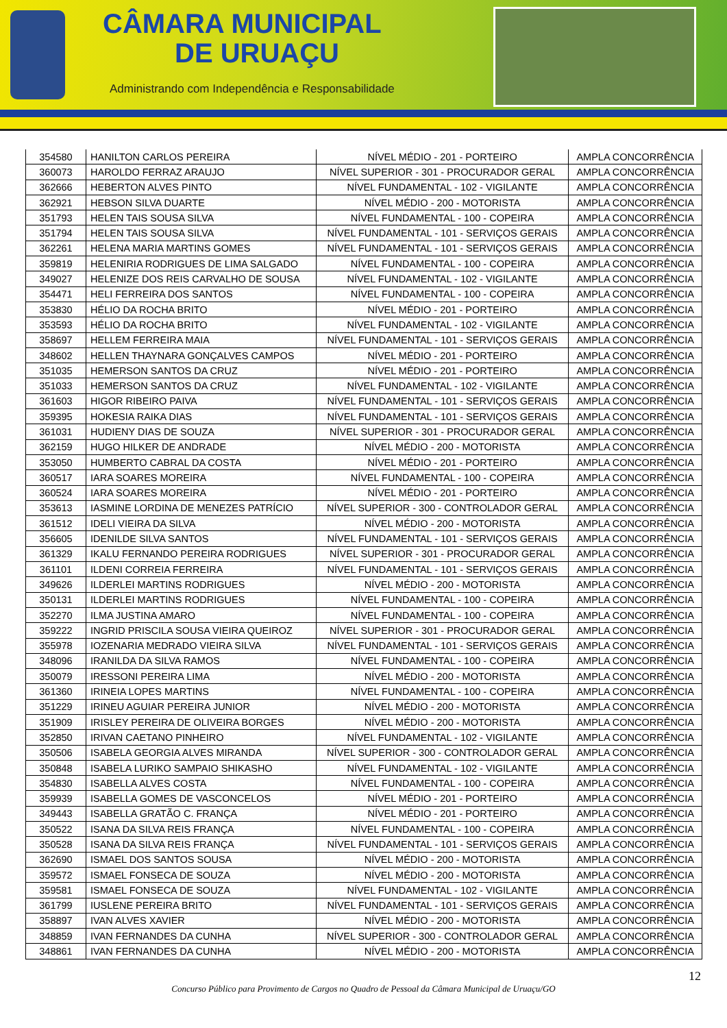CÂMARA MUNICIPAL
DE URUAÇU
Administrando com Independência e Responsabilidade
| 354580 | HANILTON CARLOS PEREIRA | NÍVEL MÉDIO - 201 - PORTEIRO | AMPLA CONCORRÊNCIA |
| 360073 | HAROLDO FERRAZ ARAUJO | NÍVEL SUPERIOR - 301 - PROCURADOR GERAL | AMPLA CONCORRÊNCIA |
| 362666 | HEBERTON ALVES PINTO | NÍVEL FUNDAMENTAL - 102 - VIGILANTE | AMPLA CONCORRÊNCIA |
| 362921 | HEBSON SILVA DUARTE | NÍVEL MÉDIO - 200 - MOTORISTA | AMPLA CONCORRÊNCIA |
| 351793 | HELEN TAIS SOUSA SILVA | NÍVEL FUNDAMENTAL - 100 - COPEIRA | AMPLA CONCORRÊNCIA |
| 351794 | HELEN TAIS SOUSA SILVA | NÍVEL FUNDAMENTAL - 101 - SERVIÇOS GERAIS | AMPLA CONCORRÊNCIA |
| 362261 | HELENA MARIA MARTINS GOMES | NÍVEL FUNDAMENTAL - 101 - SERVIÇOS GERAIS | AMPLA CONCORRÊNCIA |
| 359819 | HELENIRIA RODRIGUES DE LIMA SALGADO | NÍVEL FUNDAMENTAL - 100 - COPEIRA | AMPLA CONCORRÊNCIA |
| 349027 | HELENIZE DOS REIS CARVALHO DE SOUSA | NÍVEL FUNDAMENTAL - 102 - VIGILANTE | AMPLA CONCORRÊNCIA |
| 354471 | HELI FERREIRA DOS SANTOS | NÍVEL FUNDAMENTAL - 100 - COPEIRA | AMPLA CONCORRÊNCIA |
| 353830 | HÉLIO DA ROCHA BRITO | NÍVEL MÉDIO - 201 - PORTEIRO | AMPLA CONCORRÊNCIA |
| 353593 | HÉLIO DA ROCHA BRITO | NÍVEL FUNDAMENTAL - 102 - VIGILANTE | AMPLA CONCORRÊNCIA |
| 358697 | HELLEM FERREIRA MAIA | NÍVEL FUNDAMENTAL - 101 - SERVIÇOS GERAIS | AMPLA CONCORRÊNCIA |
| 348602 | HELLEN THAYNARA GONÇALVES CAMPOS | NÍVEL MÉDIO - 201 - PORTEIRO | AMPLA CONCORRÊNCIA |
| 351035 | HEMERSON SANTOS DA CRUZ | NÍVEL MÉDIO - 201 - PORTEIRO | AMPLA CONCORRÊNCIA |
| 351033 | HEMERSON SANTOS DA CRUZ | NÍVEL FUNDAMENTAL - 102 - VIGILANTE | AMPLA CONCORRÊNCIA |
| 361603 | HIGOR RIBEIRO PAIVA | NÍVEL FUNDAMENTAL - 101 - SERVIÇOS GERAIS | AMPLA CONCORRÊNCIA |
| 359395 | HOKESIA RAIKA DIAS | NÍVEL FUNDAMENTAL - 101 - SERVIÇOS GERAIS | AMPLA CONCORRÊNCIA |
| 361031 | HUDIENY DIAS DE SOUZA | NÍVEL SUPERIOR - 301 - PROCURADOR GERAL | AMPLA CONCORRÊNCIA |
| 362159 | HUGO HILKER DE ANDRADE | NÍVEL MÉDIO - 200 - MOTORISTA | AMPLA CONCORRÊNCIA |
| 353050 | HUMBERTO CABRAL DA COSTA | NÍVEL MÉDIO - 201 - PORTEIRO | AMPLA CONCORRÊNCIA |
| 360517 | IARA SOARES MOREIRA | NÍVEL FUNDAMENTAL - 100 - COPEIRA | AMPLA CONCORRÊNCIA |
| 360524 | IARA SOARES MOREIRA | NÍVEL MÉDIO - 201 - PORTEIRO | AMPLA CONCORRÊNCIA |
| 353613 | IASMINE LORDINA DE MENEZES PATRÍCIO | NÍVEL SUPERIOR - 300 - CONTROLADOR GERAL | AMPLA CONCORRÊNCIA |
| 361512 | IDELI VIEIRA DA SILVA | NÍVEL MÉDIO - 200 - MOTORISTA | AMPLA CONCORRÊNCIA |
| 356605 | IDENILDE SILVA SANTOS | NÍVEL FUNDAMENTAL - 101 - SERVIÇOS GERAIS | AMPLA CONCORRÊNCIA |
| 361329 | IKALU FERNANDO PEREIRA RODRIGUES | NÍVEL SUPERIOR - 301 - PROCURADOR GERAL | AMPLA CONCORRÊNCIA |
| 361101 | ILDENI CORREIA FERREIRA | NÍVEL FUNDAMENTAL - 101 - SERVIÇOS GERAIS | AMPLA CONCORRÊNCIA |
| 349626 | ILDERLEI MARTINS RODRIGUES | NÍVEL MÉDIO - 200 - MOTORISTA | AMPLA CONCORRÊNCIA |
| 350131 | ILDERLEI MARTINS RODRIGUES | NÍVEL FUNDAMENTAL - 100 - COPEIRA | AMPLA CONCORRÊNCIA |
| 352270 | ILMA JUSTINA AMARO | NÍVEL FUNDAMENTAL - 100 - COPEIRA | AMPLA CONCORRÊNCIA |
| 359222 | INGRID PRISCILA SOUSA VIEIRA QUEIROZ | NÍVEL SUPERIOR - 301 - PROCURADOR GERAL | AMPLA CONCORRÊNCIA |
| 355978 | IOZENARIA MEDRADO VIEIRA SILVA | NÍVEL FUNDAMENTAL - 101 - SERVIÇOS GERAIS | AMPLA CONCORRÊNCIA |
| 348096 | IRANILDA DA SILVA RAMOS | NÍVEL FUNDAMENTAL - 100 - COPEIRA | AMPLA CONCORRÊNCIA |
| 350079 | IRESSONI PEREIRA LIMA | NÍVEL MÉDIO - 200 - MOTORISTA | AMPLA CONCORRÊNCIA |
| 361360 | IRINEIA LOPES MARTINS | NÍVEL FUNDAMENTAL - 100 - COPEIRA | AMPLA CONCORRÊNCIA |
| 351229 | IRINEU AGUIAR PEREIRA JUNIOR | NÍVEL MÉDIO - 200 - MOTORISTA | AMPLA CONCORRÊNCIA |
| 351909 | IRISLEY PEREIRA DE OLIVEIRA BORGES | NÍVEL MÉDIO - 200 - MOTORISTA | AMPLA CONCORRÊNCIA |
| 352850 | IRIVAN CAETANO PINHEIRO | NÍVEL FUNDAMENTAL - 102 - VIGILANTE | AMPLA CONCORRÊNCIA |
| 350506 | ISABELA GEORGIA ALVES MIRANDA | NÍVEL SUPERIOR - 300 - CONTROLADOR GERAL | AMPLA CONCORRÊNCIA |
| 350848 | ISABELA LURIKO SAMPAIO SHIKASHO | NÍVEL FUNDAMENTAL - 102 - VIGILANTE | AMPLA CONCORRÊNCIA |
| 354830 | ISABELLA ALVES COSTA | NÍVEL FUNDAMENTAL - 100 - COPEIRA | AMPLA CONCORRÊNCIA |
| 359939 | ISABELLA GOMES DE VASCONCELOS | NÍVEL MÉDIO - 201 - PORTEIRO | AMPLA CONCORRÊNCIA |
| 349443 | ISABELLA GRATÃO C. FRANÇA | NÍVEL MÉDIO - 201 - PORTEIRO | AMPLA CONCORRÊNCIA |
| 350522 | ISANA DA SILVA REIS FRANÇA | NÍVEL FUNDAMENTAL - 100 - COPEIRA | AMPLA CONCORRÊNCIA |
| 350528 | ISANA DA SILVA REIS FRANÇA | NÍVEL FUNDAMENTAL - 101 - SERVIÇOS GERAIS | AMPLA CONCORRÊNCIA |
| 362690 | ISMAEL DOS SANTOS SOUSA | NÍVEL MÉDIO - 200 - MOTORISTA | AMPLA CONCORRÊNCIA |
| 359572 | ISMAEL FONSECA DE SOUZA | NÍVEL MÉDIO - 200 - MOTORISTA | AMPLA CONCORRÊNCIA |
| 359581 | ISMAEL FONSECA DE SOUZA | NÍVEL FUNDAMENTAL - 102 - VIGILANTE | AMPLA CONCORRÊNCIA |
| 361799 | IUSLENE PEREIRA BRITO | NÍVEL FUNDAMENTAL - 101 - SERVIÇOS GERAIS | AMPLA CONCORRÊNCIA |
| 358897 | IVAN ALVES XAVIER | NÍVEL MÉDIO - 200 - MOTORISTA | AMPLA CONCORRÊNCIA |
| 348859 | IVAN FERNANDES DA CUNHA | NÍVEL SUPERIOR - 300 - CONTROLADOR GERAL | AMPLA CONCORRÊNCIA |
| 348861 | IVAN FERNANDES DA CUNHA | NÍVEL MÉDIO - 200 - MOTORISTA | AMPLA CONCORRÊNCIA |
12
Concurso Público para Provimento de Cargos no Quadro de Pessoal da Câmara Municipal de Uruaçu/GO